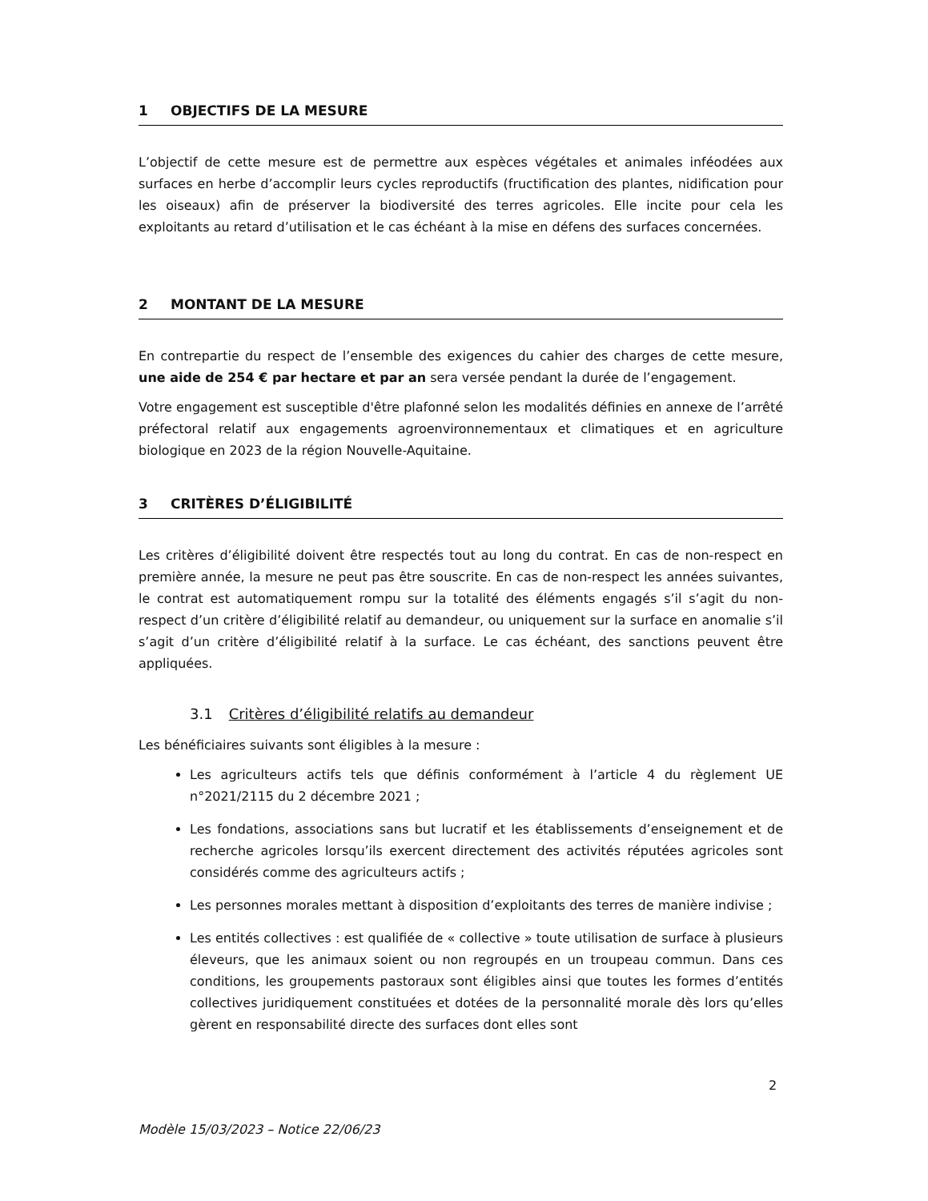1 OBJECTIFS DE LA MESURE
L’objectif de cette mesure est de permettre aux espèces végétales et animales inféodées aux surfaces en herbe d’accomplir leurs cycles reproductifs (fructification des plantes, nidification pour les oiseaux) afin de préserver la biodiversité des terres agricoles. Elle incite pour cela les exploitants au retard d’utilisation et le cas échéant à la mise en défens des surfaces concernées.
2 MONTANT DE LA MESURE
En contrepartie du respect de l’ensemble des exigences du cahier des charges de cette mesure, une aide de 254 € par hectare et par an sera versée pendant la durée de l’engagement.
Votre engagement est susceptible d'être plafonné selon les modalités définies en annexe de l’arrêté préfectoral relatif aux engagements agroenvironnementaux et climatiques et en agriculture biologique en 2023 de la région Nouvelle-Aquitaine.
3 CRITÈRES D’ÉLIGIBILITÉ
Les critères d’éligibilité doivent être respectés tout au long du contrat. En cas de non-respect en première année, la mesure ne peut pas être souscrite. En cas de non-respect les années suivantes, le contrat est automatiquement rompu sur la totalité des éléments engagés s’il s’agit du non-respect d’un critère d’éligibilité relatif au demandeur, ou uniquement sur la surface en anomalie s’il s’agit d’un critère d’éligibilité relatif à la surface. Le cas échéant, des sanctions peuvent être appliquées.
3.1 Critères d’éligibilité relatifs au demandeur
Les bénéficiaires suivants sont éligibles à la mesure :
Les agriculteurs actifs tels que définis conformément à l’article 4 du règlement UE n°2021/2115 du 2 décembre 2021 ;
Les fondations, associations sans but lucratif et les établissements d’enseignement et de recherche agricoles lorsqu’ils exercent directement des activités réputées agricoles sont considérés comme des agriculteurs actifs ;
Les personnes morales mettant à disposition d’exploitants des terres de manière indivise ;
Les entités collectives : est qualifiée de « collective » toute utilisation de surface à plusieurs éleveurs, que les animaux soient ou non regroupés en un troupeau commun. Dans ces conditions, les groupements pastoraux sont éligibles ainsi que toutes les formes d’entités collectives juridiquement constituées et dotées de la personnalité morale dès lors qu’elles gèrent en responsabilité directe des surfaces dont elles sont
2
Modèle 15/03/2023 – Notice 22/06/23